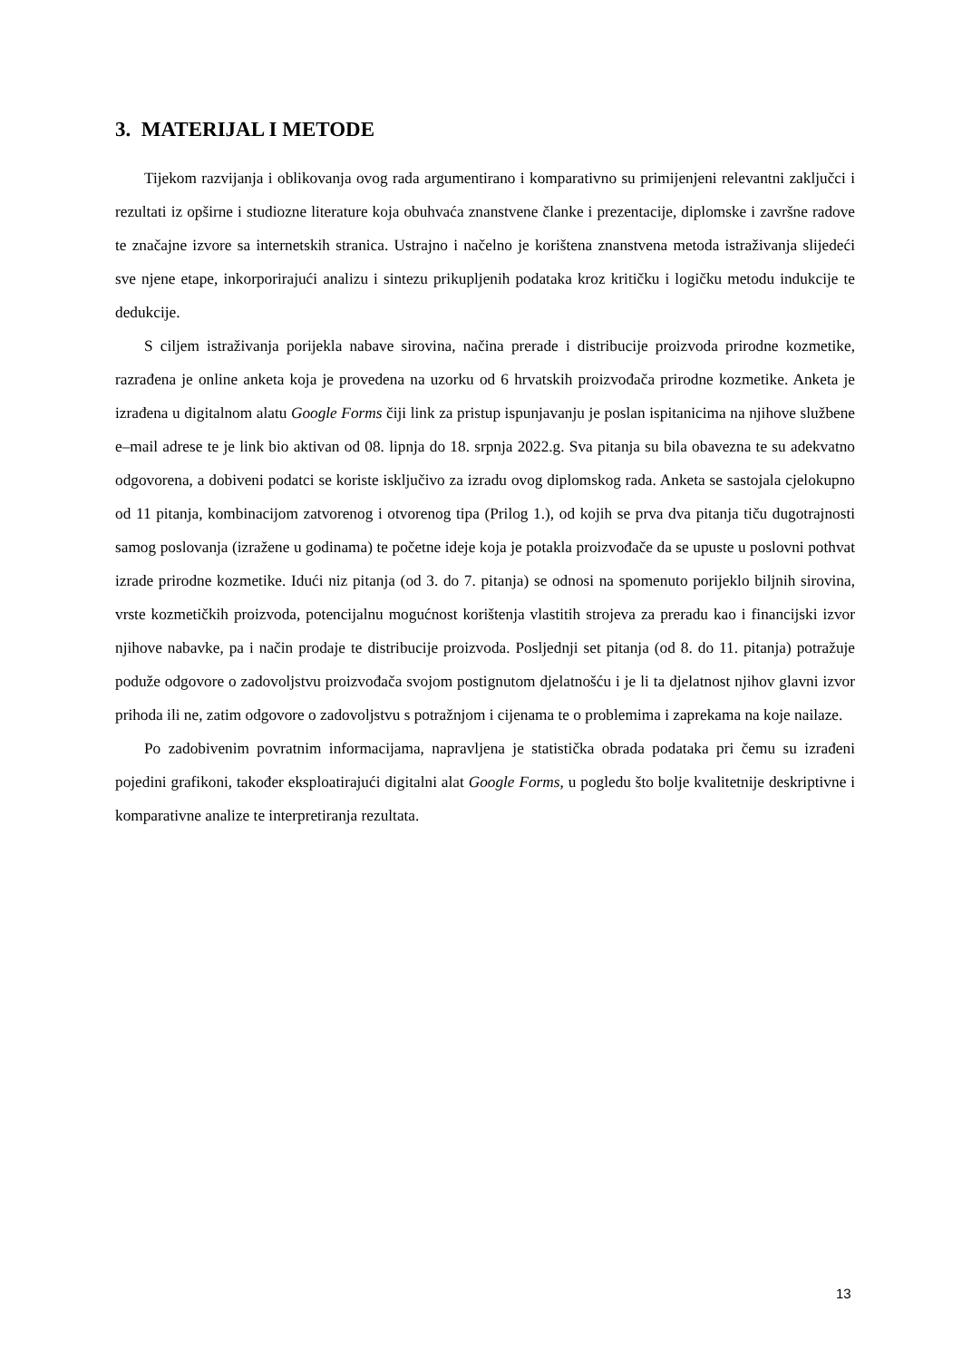3. MATERIJAL I METODE
Tijekom razvijanja i oblikovanja ovog rada argumentirano i komparativno su primijenjeni relevantni zaključci i rezultati iz opširne i studiozne literature koja obuhvaća znanstvene članke i prezentacije, diplomske i završne radove te značajne izvore sa internetskih stranica. Ustrajno i načelno je korištena znanstvena metoda istraživanja slijedeći sve njene etape, inkorporirajući analizu i sintezu prikupljenih podataka kroz kritičku i logičku metodu indukcije te dedukcije.
S ciljem istraživanja porijekla nabave sirovina, načina prerade i distribucije proizvoda prirodne kozmetike, razrađena je online anketa koja je provedena na uzorku od 6 hrvatskih proizvođača prirodne kozmetike. Anketa je izrađena u digitalnom alatu Google Forms čiji link za pristup ispunjavanju je poslan ispitanicima na njihove službene e–mail adrese te je link bio aktivan od 08. lipnja do 18. srpnja 2022.g. Sva pitanja su bila obavezna te su adekvatno odgovorena, a dobiveni podatci se koriste isključivo za izradu ovog diplomskog rada. Anketa se sastojala cjelokupno od 11 pitanja, kombinacijom zatvorenog i otvorenog tipa (Prilog 1.), od kojih se prva dva pitanja tiču dugotrajnosti samog poslovanja (izražene u godinama) te početne ideje koja je potakla proizvođače da se upuste u poslovni pothvat izrade prirodne kozmetike. Idući niz pitanja (od 3. do 7. pitanja) se odnosi na spomenuto porijeklo biljnih sirovina, vrste kozmetičkih proizvoda, potencijalnu mogućnost korištenja vlastitih strojeva za preradu kao i financijski izvor njihove nabavke, pa i način prodaje te distribucije proizvoda. Posljednji set pitanja (od 8. do 11. pitanja) potražuje poduže odgovore o zadovoljstvu proizvođača svojom postignutom djelatnošću i je li ta djelatnost njihov glavni izvor prihoda ili ne, zatim odgovore o zadovoljstvu s potražnjom i cijenama te o problemima i zaprekama na koje nailaze.
Po zadobivenim povratnim informacijama, napravljena je statistička obrada podataka pri čemu su izrađeni pojedini grafikoni, također eksploatirajući digitalni alat Google Forms, u pogledu što bolje kvalitetnije deskriptivne i komparativne analize te interpretiranja rezultata.
13